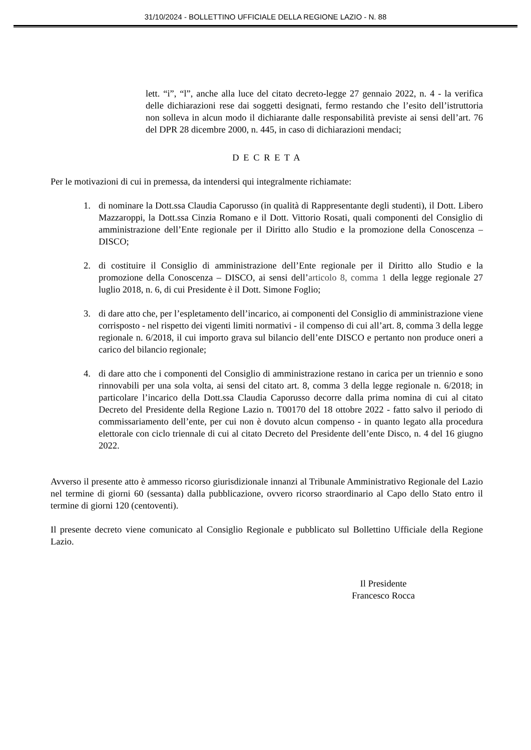31/10/2024 - BOLLETTINO UFFICIALE DELLA REGIONE LAZIO - N. 88
lett. “i”, “l”, anche alla luce del citato decreto-legge 27 gennaio 2022, n. 4 - la verifica delle dichiarazioni rese dai soggetti designati, fermo restando che l’esito dell’istruttoria non solleva in alcun modo il dichiarante dalle responsabilità previste ai sensi dell’art. 76 del DPR 28 dicembre 2000, n. 445, in caso di dichiarazioni mendaci;
D E C R E T A
Per le motivazioni di cui in premessa, da intendersi qui integralmente richiamate:
1. di nominare la Dott.ssa Claudia Caporusso (in qualità di Rappresentante degli studenti), il Dott. Libero Mazzaroppi, la Dott.ssa Cinzia Romano e il Dott. Vittorio Rosati, quali componenti del Consiglio di amministrazione dell’Ente regionale per il Diritto allo Studio e la promozione della Conoscenza – DISCO;
2. di costituire il Consiglio di amministrazione dell’Ente regionale per il Diritto allo Studio e la promozione della Conoscenza – DISCO, ai sensi dell’articolo 8, comma 1 della legge regionale 27 luglio 2018, n. 6, di cui Presidente è il Dott. Simone Foglio;
3. di dare atto che, per l’espletamento dell’incarico, ai componenti del Consiglio di amministrazione viene corrisposto - nel rispetto dei vigenti limiti normativi - il compenso di cui all’art. 8, comma 3 della legge regionale n. 6/2018, il cui importo grava sul bilancio dell’ente DISCO e pertanto non produce oneri a carico del bilancio regionale;
4. di dare atto che i componenti del Consiglio di amministrazione restano in carica per un triennio e sono rinnovabili per una sola volta, ai sensi del citato art. 8, comma 3 della legge regionale n. 6/2018; in particolare l’incarico della Dott.ssa Claudia Caporusso decorre dalla prima nomina di cui al citato Decreto del Presidente della Regione Lazio n. T00170 del 18 ottobre 2022 - fatto salvo il periodo di commissariamento dell’ente, per cui non è dovuto alcun compenso - in quanto legato alla procedura elettorale con ciclo triennale di cui al citato Decreto del Presidente dell’ente Disco, n. 4 del 16 giugno 2022.
Avverso il presente atto è ammesso ricorso giurisdizionale innanzi al Tribunale Amministrativo Regionale del Lazio nel termine di giorni 60 (sessanta) dalla pubblicazione, ovvero ricorso straordinario al Capo dello Stato entro il termine di giorni 120 (centoventi).
Il presente decreto viene comunicato al Consiglio Regionale e pubblicato sul Bollettino Ufficiale della Regione Lazio.
Il Presidente
Francesco Rocca